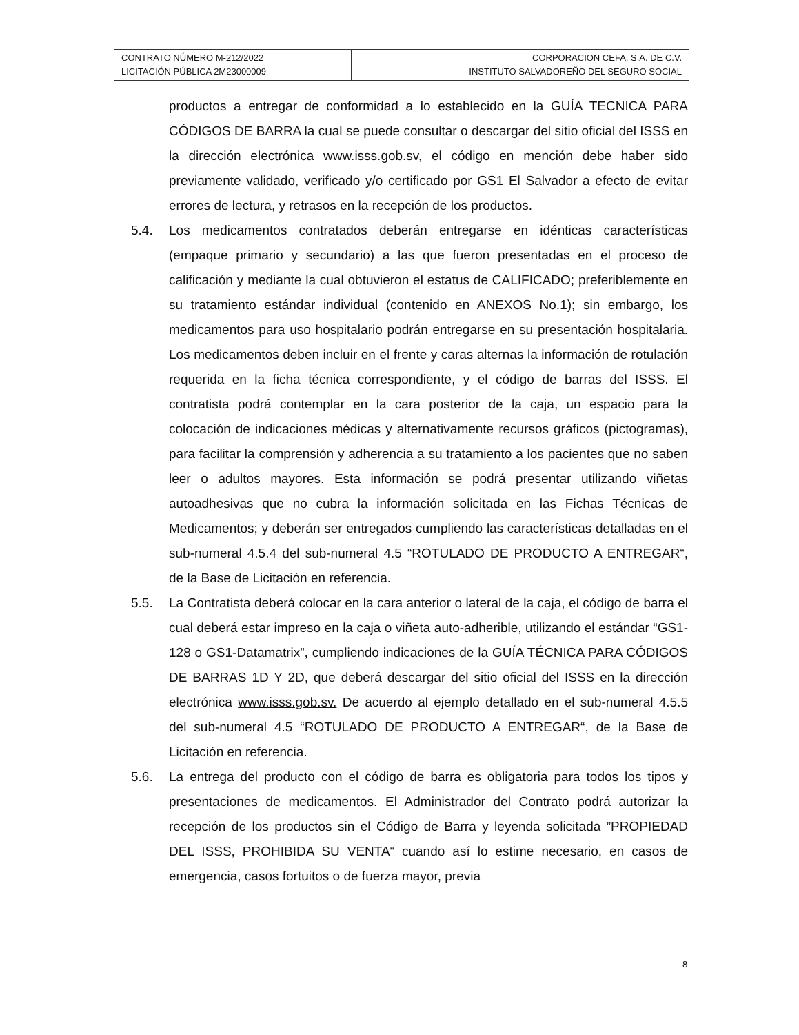| CONTRATO NÚMERO M-212/2022 LICITACIÓN PÚBLICA 2M23000009 | CORPORACION CEFA, S.A. DE C.V. INSTITUTO SALVADOREÑO DEL SEGURO SOCIAL |
productos a entregar de conformidad a lo establecido en la GUÍA TECNICA PARA CÓDIGOS DE BARRA la cual se puede consultar o descargar del sitio oficial del ISSS en la dirección electrónica www.isss.gob.sv, el código en mención debe haber sido previamente validado, verificado y/o certificado por GS1 El Salvador a efecto de evitar errores de lectura, y retrasos en la recepción de los productos.
5.4. Los medicamentos contratados deberán entregarse en idénticas características (empaque primario y secundario) a las que fueron presentadas en el proceso de calificación y mediante la cual obtuvieron el estatus de CALIFICADO; preferiblemente en su tratamiento estándar individual (contenido en ANEXOS No.1); sin embargo, los medicamentos para uso hospitalario podrán entregarse en su presentación hospitalaria. Los medicamentos deben incluir en el frente y caras alternas la información de rotulación requerida en la ficha técnica correspondiente, y el código de barras del ISSS. El contratista podrá contemplar en la cara posterior de la caja, un espacio para la colocación de indicaciones médicas y alternativamente recursos gráficos (pictogramas), para facilitar la comprensión y adherencia a su tratamiento a los pacientes que no saben leer o adultos mayores. Esta información se podrá presentar utilizando viñetas autoadhesivas que no cubra la información solicitada en las Fichas Técnicas de Medicamentos; y deberán ser entregados cumpliendo las características detalladas en el sub-numeral 4.5.4 del sub-numeral 4.5 “ROTULADO DE PRODUCTO A ENTREGAR“, de la Base de Licitación en referencia.
5.5. La Contratista deberá colocar en la cara anterior o lateral de la caja, el código de barra el cual deberá estar impreso en la caja o viñeta auto-adherible, utilizando el estándar “GS1-128 o GS1-Datamatrix”, cumpliendo indicaciones de la GUÍA TÉCNICA PARA CÓDIGOS DE BARRAS 1D Y 2D, que deberá descargar del sitio oficial del ISSS en la dirección electrónica www.isss.gob.sv. De acuerdo al ejemplo detallado en el sub-numeral 4.5.5 del sub-numeral 4.5 “ROTULADO DE PRODUCTO A ENTREGAR“, de la Base de Licitación en referencia.
5.6. La entrega del producto con el código de barra es obligatoria para todos los tipos y presentaciones de medicamentos. El Administrador del Contrato podrá autorizar la recepción de los productos sin el Código de Barra y leyenda solicitada ”PROPIEDAD DEL ISSS, PROHIBIDA SU VENTA“ cuando así lo estime necesario, en casos de emergencia, casos fortuitos o de fuerza mayor, previa
8